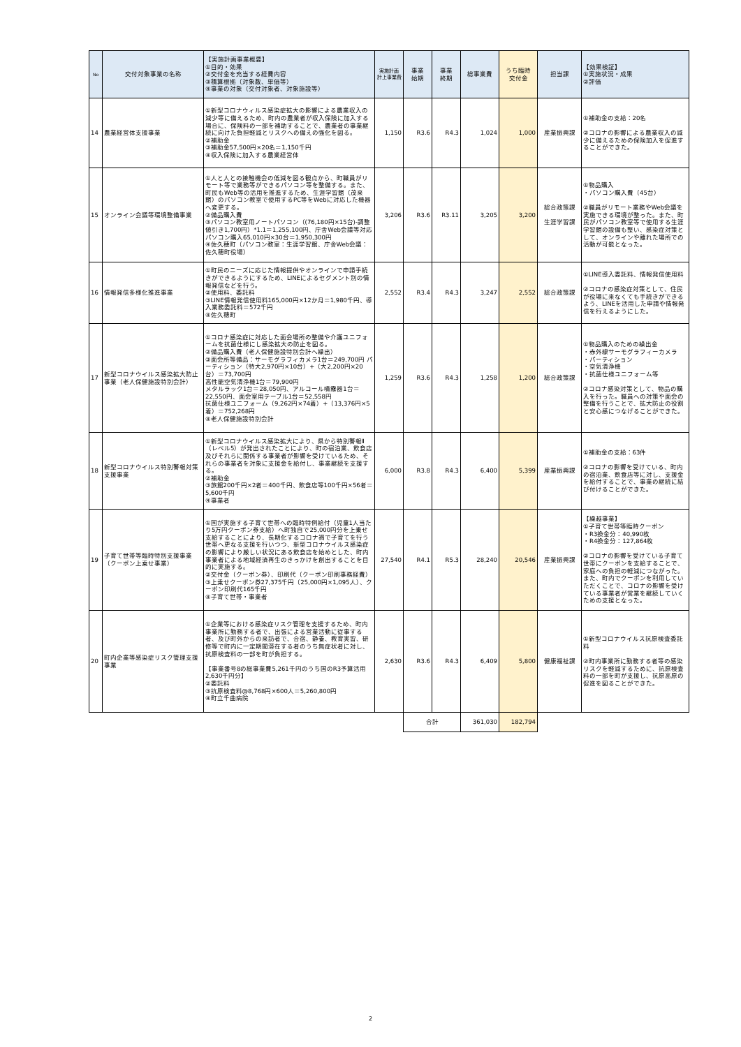| No | 交付対象事業の名称 | 【実施計画事業概要】 ①目的・効果 ②交付金を充当する経費内容 ③積算根拠（対象数、単価等） ④事業の対象（交付対象者、対象施設等） | 実施計画 計上事業費 | 事業 始期 | 事業 終期 | 総事業費 | うち臨時 交付金 | 担当課 | 【効果検証】 ①実施状況・成果 ②評価 |
| --- | --- | --- | --- | --- | --- | --- | --- | --- | --- |
| 14 | 農業経営体支援事業 | ①新型コロナウィルス感染症拡大の影響による農業収入の減少等に備えるため、町内の農業者が収入保険に加入する場合に、保険料の一部を補助することで、農業者の事業継続に向けた負担軽減とリスクへの備えの強化を図る。 ②補助金 ③補助金57,500円×20名＝1,150千円 ④収入保険に加入する農業経営体 | 1,150 | R3.6 | R4.3 | 1,024 | 1,000 | 産業振興課 | ①補助金の支給：20名 ②コロナの影響による農業収入の減少に備えるための保険加入を促進することができた。 |
| 15 | オンライン会議等環境整備事業 | ①人と人との接触機会の低減を図る観点から、町職員がリモート等で業務等ができるパソコン等を整備する。また、町民もWeb等の活用を推進するため、生涯学習館（茂来館）のパソコン教室で使用するPC等をWebに対応した機器へ変更する。 ②備品購入費 ③パソコン教室用ノートパソコン（(76,180円×15台)-調整値引き1,700円）*1.1＝1,255,100円、庁舎Web会議等対応パソコン購入65,010円×30台＝1,950,300円 ④佐久穂町（パソコン教室：生涯学習館、庁舎Web会議：佐久穂町役場） | 3,206 | R3.6 | R3.11 | 3,205 | 3,200 | 総合政策課 生涯学習課 | ①物品購入 ・パソコン購入費（45台） ②職員がリモート業務やWeb会議を実施できる環境が整った。また、町民がパソコン教室等で使用する生涯学習館の設備も整い、感染症対策として、オンラインや離れた場所での活動が可能となった。 |
| 16 | 情報発信多様化推進事業 | ①町民のニーズに応じた情報提供やオンラインで申請手続きができるようにするため、LINEによるセグメント別の情報発信などを行う。 ②使用料、委託料 ③LINE情報発信使用料165,000円×12か月＝1,980千円、導入業務委託料＝572千円 ④佐久穂町 | 2,552 | R3.4 | R4.3 | 3,247 | 2,552 | 総合政策課 | ①LINE導入委託料、情報発信使用料 ②コロナの感染症対策として、住民が役場に来なくても手続きができるよう、LINEを活用した申請や情報発信を行えるようにした。 |
| 17 | 新型コロナウイルス感染拡大防止事業（老人保健施設特別会計） | ①コロナ感染症に対応した面会場所の整備や介護ユニフォームを抗菌仕様にし感染拡大の防止を図る。 ②備品購入費（老人保健施設特別会計へ繰出） ③面会所等備品：サーモグラフィカメラ1台＝249,700円 パーティション（特大2,970円×10台）+（大2,200円×20台）＝73,700円 高性能空気清浄機1台＝79,900円 メタルラック1台＝28,050円、アルコール噴霧器1台＝22,550円、面会室用テーブル1台＝52,558円 抗菌仕様ユニフォーム（9,262円×74着）+（13,376円×5着）＝752,268円 ④老人保健施設特別会計 | 1,259 | R3.6 | R4.3 | 1,258 | 1,200 | 総合政策課 | ①物品購入のための繰出金 ・赤外線サーモグラフィーカメラ ・パーティション ・空気清浄機 ・抗菌仕様ユニフォーム等 ②コロナ感染対策として、物品の購入を行った。職員への対策や面会の整備を行うことで、拡大防止の役割と安心感につなげることができた。 |
| 18 | 新型コロナウイルス特別警報対策支援事業 | ①新型コロナウイルス感染拡大により、県から特別警報Ⅱ（レベル5）が発出されたことにより、町の宿泊業、飲食店及びそれらに関係する事業者が影響を受けているため、それらの事業者を対象に支援金を給付し、事業継続を支援する。 ②補助金 ③旅館200千円×2者＝400千円、飲食店等100千円×56者＝5,600千円 ④事業者 | 6,000 | R3.8 | R4.3 | 6,400 | 5,399 | 産業振興課 | ①補助金の支給：63件 ②コロナの影響を受けている、町内の宿泊業、飲食店等に対し、支援金を給付することで、事業の継続に結び付けることができた。 |
| 19 | 子育て世帯等臨時特別支援事業（クーポン上乗せ事業） | ①国が実施する子育て世帯への臨時特例給付（児童1人当たり5万円クーポン券支給）へ町独自で25,000円分を上乗せ支給することにより、長期化するコロナ禍で子育てを行う世帯へ更なる支援を行いつつ、新型コロナウイルス感染症の影響により厳しい状況にある飲食店を始めとした、町内事業者による地域経済再生のきっかけを創出することを目的に実施する。 ②交付金（クーポン券）、印刷代（クーポン印刷事務経費） ③上乗せクーポン券27,375千円（25,000円×1,095人）、クーポン印刷代165千円 ④子育て世帯・事業者 | 27,540 | R4.1 | R5.3 | 28,240 | 20,546 | 産業振興課 | 【繰越事業】 ①子育て世帯等臨時クーポン ・R3換金分：40,990枚 ・R4換金分：127,864枚 ②コロナの影響を受けている子育て世帯にクーポンを支給することで、家庭への負担の軽減につながった。 また、町内でクーポンを利用していただくことで、コロナの影響を受けている事業者が営業を継続していくための支援となった。 |
| 20 | 町内企業等感染症リスク管理支援事業 | ①企業等における感染症リスク管理を支援するため、町内事業所に勤務する者で、出張による営業活動に従事する者、及び町外からの来訪者で、合宿、静養、教育実習、研修等で町内に一定期間滞在する者のうち無症状者に対し、抗原検査料の一部を町が負担する。 【事業番号8の総事業費5,261千円のうち国のR3予算活用2,630千円分】 ②委託料 ③抗原検査料@8,768円×600人＝5,260,800円 ④町立千曲病院 | 2,630 | R3.6 | R4.3 | 6,409 | 5,800 | 健康福祉課 | ①新型コロナウイルス抗原検査委託料 ②町内事業所に勤務する者等の感染リスクを軽減するために、抗原検査料の一部を町が支援し、抗原高原の促進を図ることができた。 |
| | | | | 合計 | | 361,030 | 182,794 | | |
2